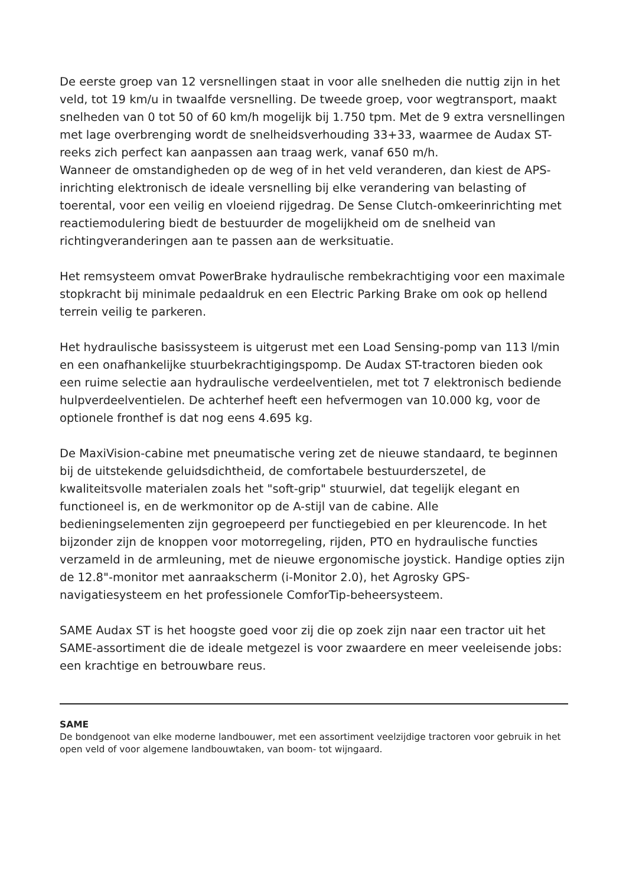De eerste groep van 12 versnellingen staat in voor alle snelheden die nuttig zijn in het veld, tot 19 km/u in twaalfde versnelling. De tweede groep, voor wegtransport, maakt snelheden van 0 tot 50 of 60 km/h mogelijk bij 1.750 tpm. Met de 9 extra versnellingen met lage overbrenging wordt de snelheidsverhouding 33+33, waarmee de Audax ST-reeks zich perfect kan aanpassen aan traag werk, vanaf 650 m/h.
Wanneer de omstandigheden op de weg of in het veld veranderen, dan kiest de APS-inrichting elektronisch de ideale versnelling bij elke verandering van belasting of toerental, voor een veilig en vloeiend rijgedrag. De Sense Clutch-omkeerinrichting met reactiemodulering biedt de bestuurder de mogelijkheid om de snelheid van richtingveranderingen aan te passen aan de werksituatie.
Het remsysteem omvat PowerBrake hydraulische rembekrachtiging voor een maximale stopkracht bij minimale pedaaldruk en een Electric Parking Brake om ook op hellend terrein veilig te parkeren.
Het hydraulische basissysteem is uitgerust met een Load Sensing-pomp van 113 l/min en een onafhankelijke stuurbekrachtigingspomp. De Audax ST-tractoren bieden ook een ruime selectie aan hydraulische verdeelventielen, met tot 7 elektronisch bediende hulpverdeelventielen. De achterhef heeft een hefvermogen van 10.000 kg, voor de optionele fronthef is dat nog eens 4.695 kg.
De MaxiVision-cabine met pneumatische vering zet de nieuwe standaard, te beginnen bij de uitstekende geluidsdichtheid, de comfortabele bestuurderszetel, de kwaliteitsvolle materialen zoals het "soft-grip" stuurwiel, dat tegelijk elegant en functioneel is, en de werkmonitor op de A-stijl van de cabine. Alle bedieningselementen zijn gegroepeerd per functiegebied en per kleurencode. In het bijzonder zijn de knoppen voor motorregeling, rijden, PTO en hydraulische functies verzameld in de armleuning, met de nieuwe ergonomische joystick. Handige opties zijn de 12.8"-monitor met aanraakscherm (i-Monitor 2.0), het Agrosky GPS-navigatiesysteem en het professionele ComforTip-beheersysteem.
SAME Audax ST is het hoogste goed voor zij die op zoek zijn naar een tractor uit het SAME-assortiment die de ideale metgezel is voor zwaardere en meer veeleisende jobs: een krachtige en betrouwbare reus.
SAME
De bondgenoot van elke moderne landbouwer, met een assortiment veelzijdige tractoren voor gebruik in het open veld of voor algemene landbouwtaken, van boom- tot wijngaard.